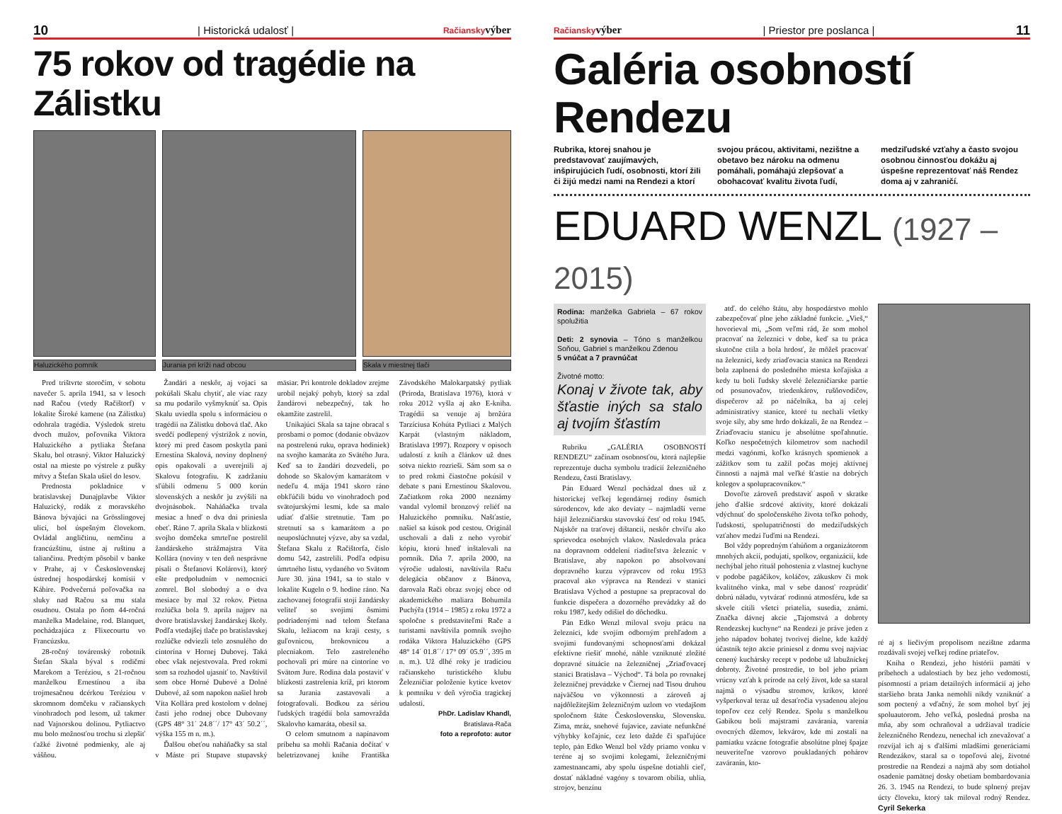10 | Historická udalosť | Račianskyvýber
75 rokov od tragédie na Zálistku
Haluzického pomník Jurania pri kríži nad obcou Skala v miestnej tlači
Pred trištvrte storočím, v sobotu navečer 5. apríla 1941, sa v lesoch nad Račou (vtedy Račištorf) v lokalite Široké kamene (na Zálistku) odohrala tragédia. Výsledok stretu dvoch mužov, poľovníka Viktora Haluzického a pytliaka Štefana Skalu, bol otrasný. Viktor Haluzický ostal na mieste po výstrele z pušky mŕtvy a Štefan Skala ušiel do lesov.
Prednosta pokladnice v bratislavskej Dunajplavbe Viktor Haluzický, rodák z moravského Bánova bývajúci na Grösslingovej ulici, bol úspešným človekom. Ovládal angličtinu, nemčinu a francúzštinu, ústne aj ruštinu a taliančinu. Predtým pôsobil v banke v Prahe, aj v Československej ústrednej hospodárskej komisii v Káhire. Podvečerná poľovačka na sluky nad Račou sa mu stala osudnou. Ostala po ňom 44-ročná manželka Madelaine, rod. Blanquet, pochádzajúca z Flixecourtu vo Francúzsku.
28-ročný továrenský robotník Štefan Skala býval s rodičmi Marekom a Teréziou, s 21-ročnou manželkou Ernestínou a iba trojmesačnou dcérkou Teréziou v skromnom domčeku v račianskych vinohradoch pod lesom, už takmer nad Vajnorskou dolinou. Pytliactvo mu bolo možnosťou trochu si zlepšiť ťažké životné podmienky, ale aj vášňou.
Žandári a neskôr, aj vojaci sa pokúšali Skalu chytiť, ale viac razy sa mu podarilo vyšmyknúť sa. Opis Skalu uviedla spolu s informáciou o tragédii na Zálistku dobová tlač. Ako svedčí podlepený výstrižok z novín, ktorý mi pred časom poskytla pani Ernestína Skalová, noviny doplnený opis opakovali a uverejnili aj Skalovu fotografiu. K zadržaniu sľúbili odmenu 5 000 korún slovenských a neskôr ju zvýšili na dvojnásobok. Naháňačka trvala mesiac a hneď o dva dni priniesla obeť. Ráno 7. apríla Skala v blízkosti svojho domčeka smrteľne postrelil žandárskeho strážmajstra Víta Kollára (noviny v ten deň nesprávne písali o Štefanovi Kolárovi), ktorý ešte predpoludním v nemocnici zomrel. Bol slobodný a o dva mesiace by mal 32 rokov. Pietna rozlúčka bola 9. apríla najprv na dvore bratislavskej žandárskej školy. Podľa vtedajšej tlače po bratislavskej rozlúčke odviezli telo zosnulého do cintorína v Hornej Dubovej. Taká obec však nejestvovala. Pred rokmi som sa rozhodol ujasniť to. Navštívil som obce Horné Dubové a Dolné Dubové, až som napokon našiel hrob Víta Kollára pred kostolom v dolnej časti jeho rodnej obce Dubovany (GPS 48° 31´ 24.8´´/ 17° 43´ 50.2´´, výška 155 m n. m.).
Ďalšou obeťou naháňačky sa stal v Máste pri Stupave stupavský mäsiar. Pri kontrole dokladov zrejme urobil nejaký pohyb, ktorý sa zdal žandárovi nebezpečný, tak ho okamžite zastrelil.
Unikajúci Skala sa tajne obracal s prosbami o pomoc (dodanie obväzov na postrelenú ruku, oprava hodiniek) na svojho kamaráta zo Svätého Jura. Keď sa to žandári dozvedeli, po dohode so Skalovým kamarátom v nedeľu 4. mája 1941 skoro ráno obkľúčili búdu vo vinohradoch pod svätojurskými lesmi, kde sa malo udiať ďalšie stretnutie. Tam po stretnutí sa s kamarátom a po neuposlúchnutej výzve, aby sa vzdal, Štefana Skalu z Račištorfa, číslo domu 542, zastrelili. Podľa odpisu úmrtného listu, vydaného vo Svätom Jure 30. júna 1941, sa to stalo v lokalite Kugeln o 9. hodine ráno. Na zachovanej fotografii stojí žandársky veliteľ so svojimi ôsmimi podriadenými nad telom Štefana Skalu, ležiacom na kraji cesty, s guľovnicou, brokovnicou a plecniakom. Telo zastreleného pochovali pri múre na cintoríne vo Svätom Jure. Rodina dala postaviť v blízkosti zastrelenia kríž, pri ktorom sa Jurania zastavovali a fotografovali. Bodkou za sériou ľudských tragédií bola samovražda Skalovho kamaráta, obesil sa.
O celom smutnom a napínavom príbehu sa mohli Račania dočítať v beletrizovanej knihe Františka Závodského Malokarpatský pytliak (Príroda, Bratislava 1976), ktorá v roku 2012 vyšla aj ako E-kniha. Tragédii sa venuje aj brožúra Tarzíciusa Kohúta Pytliaci z Malých Karpát (vlastným nákladom, Bratislava 1997). Rozpory v opisoch udalostí z kníh a článkov už dnes sotva niekto rozrieši. Sám som sa o to pred rokmi čiastočne pokúsil v debate s pani Ernestínou Skalovou. Začiatkom roka 2000 neznámy vandal vylomil bronzový reliéf na Haluzického pomníku. Našťastie, našiel sa kúsok pod cestou. Originál uschovali a dali z neho vyrobiť kópiu, ktorú hneď inštalovali na pomník. Dňa 7. apríla 2000, na výročie udalosti, navštívila Raču delegácia občanov z Bánova, darovala Rači obraz svojej obce od akademického maliara Bohumila Puchýřa (1914 – 1985) z roku 1972 a spoločne s predstaviteľmi Rače a turistami navštívila pomník svojho rodáka Viktora Haluzického (GPS 48° 14´ 01.8´´/ 17° 09´ 05.9´´, 395 m n. m.). Už dlhé roky je tradíciou račianskeho turistického klubu Železničiar položenie kytice kvetov k pomníku v deň výročia tragickej udalosti.
PhDr. Ladislav Khandl,
Bratislava-Rača
foto a reprofoto: autor
Račianskyvýber | Priestor pre poslanca | 11
Galéria osobností Rendezu
Rubrika, ktorej snahou je predstavovať zaujímavých, inšpirujúcich ľudí, osobnosti, ktorí žili či žijú medzi nami na Rendezi a ktorí svojou prácou, aktivitami, nezištne a obetavo bez nároku na odmenu pomáhali, pomáhajú zlepšovať a obohacovať kvalitu života ľudí, medziľudské vzťahy a často svojou osobnou činnosťou dokážu aj úspešne reprezentovať náš Rendez doma aj v zahraničí.
EDUARD WENZL (1927 – 2015)
Rodina: manželka Gabriela – 67 rokov spolužitia
Deti: 2 synovia – Tóno s manželkou Soňou, Gabriel s manželkou Zdenou
5 vnúčat a 7 pravnúčat
Životné motto:
Konaj v živote tak, aby šťastie iných sa stalo aj tvojím šťastím
Rubriku „GALÉRIA OSOBNOSTÍ RENDEZU“ začínam osobnosťou, ktorá najlepšie reprezentuje ducha symbolu tradícií železničného Rendezu, časti Bratislavy.
Pán Eduard Wenzl pochádzal dnes už z historickej veľkej legendárnej rodiny ôsmich súrodencov, kde ako deviaty – najmladší verne hájil železničiarsku stavovskú česť od roku 1945. Najskôr na traťovej dištancii, neskôr chvíľu ako sprievodca osobných vlakov. Nasledovala práca na dopravnom oddelení riaditeľstva železníc v Bratislave, aby napokon po absolvovaní dopravného kurzu výpravcov od roku 1953 pracoval ako výpravca na Rendezi v stanici Bratislava Východ a postupne sa prepracoval do funkcie dispečera a dozorného prevádzky až do roku 1987, kedy odišiel do dôchodku.
Pán Edko Wenzl miloval svoju prácu na železnici, kde svojím odborným prehľadom a svojimi fundovanými schopnosťami dokázal efektívne riešiť mnohé, náhle vzniknuté zložité dopravné situácie na železničnej „Zriaďovacej stanici Bratislava – Východ“. Tá bola po rovnakej železničnej prevádzke v Čiernej nad Tisou druhou najväčšou vo výkonnosti a zároveň aj najdôležitejším železničným uzlom vo vtedajšom spoločnom štáte Československu, Slovensku. Zima, mráz, snehové fujavice, zaviate nefunkčné výhybky koľajníc, cez leto dažde či spaľujúce teplo, pán Edko Wenzl bol vždy priamo vonku v teréne aj so svojimi kolegami, železničnými zamestnancami, aby spolu úspešne dotiahli cieľ, dostať nákladné vagóny s tovarom obilia, uhlia, strojov, benzínu
atď. do celého štátu, aby hospodárstvo mohlo zabezpečovať plne jeho základné funkcie. „Vieš,“ hovorieval mi, „Som veľmi rád, že som mohol pracovať na železnici v dobe, keď sa tu práca skutočne ctila a bola hrdosť, že môžeš pracovať na železnici, kedy zriaďovacia stanica na Rendezi bola zaplnená do posledného miesta koľajiska a kedy tu boli ľudsky skvelé železničiarske partie od posunovačov, triedenkárov, rušňovodičov, dispečerov až po náčelníka, ba aj celej administratívy stanice, ktoré tu nechali všetky svoje sily, aby sme hrdo dokázali, že na Rendez – Zriaďovaciu stanicu je absolútne spoľahnutie. Koľko nespočetných kilometrov som nachodil medzi vagónmi, koľko krásnych spomienok a zážitkov som tu zažil počas mojej aktívnej činnosti a najmä mal veľké šťastie na dobrých kolegov a spolupracovníkov.“
Dovoľte zároveň predstaviť aspoň v skratke jeho ďalšie srdcové aktivity, ktoré dokázali vdýchnuť do spoločenského života toľko pohody, ľudskosti, spolupatričnosti do medziľudských vzťahov medzi ľuďmi na Rendezi.
Bol vždy popredným ťahúňom a organizátorom mnohých akcií, podujatí, spolkov, organizácií, kde nechýbal jeho rituál pohostenia z vlastnej kuchyne v podobe pagáčikov, koláčov, zákuskov či mok kvalitného vínka, mal v sebe danosť rozprúdiť dobrú náladu, vytvárať rodinnú atmosféru, kde sa skvele cítili všetci priatelia, susedia, známi. Značka dávnej akcie „Tajomstvá a dobroty Rendezskej kuchyne“ na Rendezi je práve jeden z jeho nápadov bohatej tvorivej dielne, kde každý účastník tejto akcie priniesol z domu svoj najviac cenený kuchársky recept v podobe už labužníckej dobroty. Životné prostredie, to bol jeho priam vrúcny vzťah k prírode na celý život, kde sa staral najmä o výsadbu stromov, kríkov, ktoré vyšperkoval teraz už desaťročia vysadenou alejou topoľov cez celý Rendez. Spolu s manželkou Gabikou boli majstrami zavárania, varenia ovocných džemov, lekvárov, kde mi zostali na pamiatku vzácne fotografie absolútne plnej špajze neuveriteľne vzorovo poukladaných pohárov zaváranín, kto-
ré aj s liečivým propolisom nezištne zdarma rozdávali svojej veľkej rodine priateľov.
Kniha o Rendezi, jeho histórii pamätí v príbehoch a udalostiach by bez jeho vedomostí, písomností a priam detailných informácií aj jeho staršieho brata Janka nemohli nikdy vzniknúť a som poctený a vďačný, že som mohol byť jej spoluautorom. Jeho veľká, posledná prosba na mňa, aby som ochraňoval a udržiaval tradície železničného Rendezu, nenechal ich znevažovať a rozvíjal ich aj s ďalšími mladšími generáciami Rendezákov, staral sa o topoľovú alej, životné prostredie na Rendezi a najmä aby som dotiahol osadenie pamätnej dosky obetiam bombardovania 26. 3. 1945 na Rendezi, to bude splnený prejav úcty človeku, ktorý tak miloval rodný Rendez. Cyril Sekerka